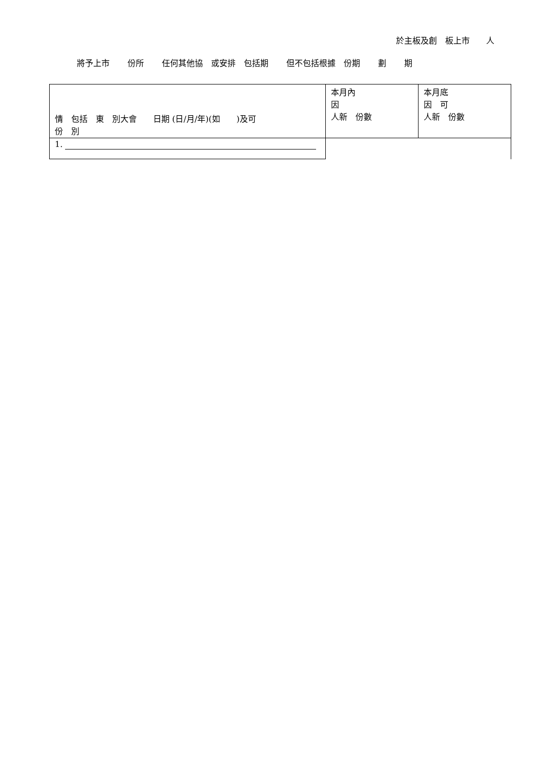於主板及創　板上市　　人
將予上市 份所 任何其他協　或安排　包括期 但不包括根據　份期 劃 期
| 情 包括 東 別大會 日期 (日/月/年)(如 )及可 份 別 | 本月內 因 人新 份數 | 本月底 因 可 人新 份數 |
| --- | --- | --- |
| 1. | | |